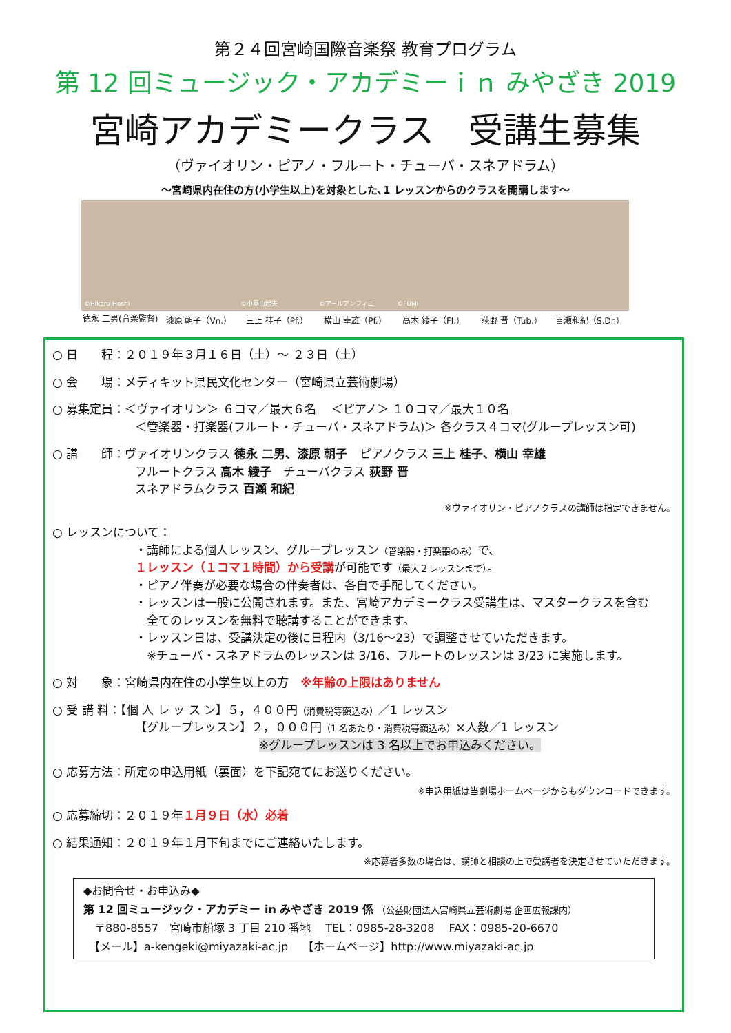第２４回宮崎国際音楽祭 教育プログラム
第 12 回ミュージック・アカデミーｉｎ みやざき 2019
宮崎アカデミークラス　受講生募集
（ヴァイオリン・ピアノ・フルート・チューバ・スネアドラム）
～宮崎県内在住の方(小学生以上)を対象とした､1 レッスンからのクラスを開講します～
©Hikaru Hoshi
徳永 二男(音楽監督)
漆原 朝子（Vn.）
©小島由起夫
三上 桂子（Pf.）
©アールアンフィニ
横山 幸雄（Pf.）
©FUMI
高木 綾子（Fl.）
荻野 晋（Tub.） 百瀬和紀（S.Dr.）
○ 日　　程：２０１９年３月１６日（土）～ ２３日（土）
○ 会　　場：メディキット県民文化センター（宮崎県立芸術劇場）
○ 募集定員：＜ヴァイオリン＞ ６コマ／最大６名　 ＜ピアノ＞ １０コマ／最大１０名
＜管楽器・打楽器(フルート・チューバ・スネアドラム)＞ 各クラス４コマ(グループレッスン可)
○ 講　　師：ヴァイオリンクラス 徳永 二男、漆原 朝子　ピアノクラス 三上 桂子、横山 幸雄
フルートクラス 高木 綾子　チューバクラス 荻野 晋
スネアドラムクラス 百瀬 和紀
※ヴァイオリン・ピアノクラスの講師は指定できません。
○ レッスンについて：
・講師による個人レッスン、グループレッスン（管楽器・打楽器のみ）で、
１レッスン（１コマ１時間）から受講が可能です（最大２レッスンまで）。
・ピアノ伴奏が必要な場合の伴奏者は、各自で手配してください。
・レッスンは一般に公開されます。また、宮崎アカデミークラス受講生は、マスタークラスを含む
　全てのレッスンを無料で聴講することができます。
・レッスン日は、受講決定の後に日程内（3/16～23）で調整させていただきます。
　※チューバ・スネアドラムのレッスンは 3/16、フルートのレッスンは 3/23 に実施します。
○ 対　　象：宮崎県内在住の小学生以上の方　※年齢の上限はありません
○ 受 講 料：【個 人 レ ッ ス ン】５，４００円（消費税等額込み）／1 レッスン
【グループレッスン】２，０００円（1 名あたり・消費税等額込み）×人数／1 レッスン
※グループレッスンは 3 名以上でお申込みください。
○ 応募方法：所定の申込用紙（裏面）を下記宛てにお送りください。
※申込用紙は当劇場ホームページからもダウンロードできます。
○ 応募締切：２０１９年１月９日（水）必着
○ 結果通知：２０１９年１月下旬までにご連絡いたします。
※応募者多数の場合は、講師と相談の上で受講者を決定させていただきます。
◆お問合せ・お申込み◆
第 12 回ミュージック・アカデミー in みやざき 2019 係 （公益財団法人宮崎県立芸術劇場 企画広報課内）
　〒880-8557　宮崎市船塚 3 丁目 210 番地　 TEL：0985-28-3208　 FAX：0985-20-6670
　【メール】a-kengeki@miyazaki-ac.jp　 【ホームページ】http://www.miyazaki-ac.jp